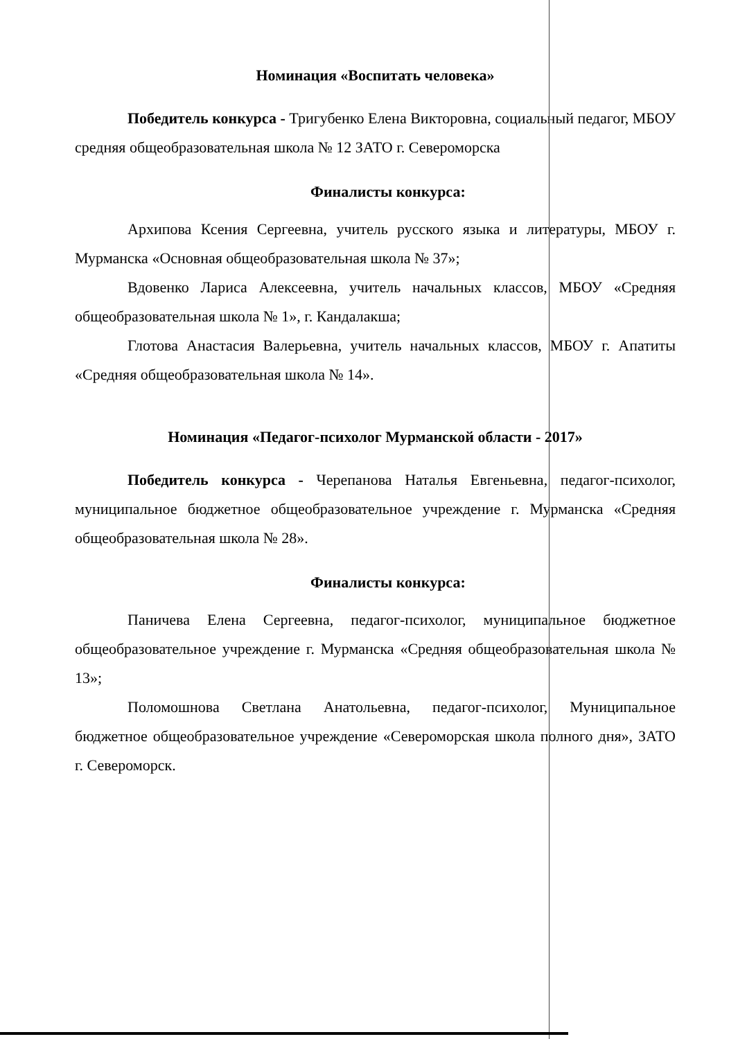Номинация «Воспитать человека»
Победитель конкурса - Тригубенко Елена Викторовна, социальный педагог, МБОУ средняя общеобразовательная школа № 12 ЗАТО г. Североморска
Финалисты конкурса:
Архипова Ксения Сергеевна, учитель русского языка и литературы, МБОУ г. Мурманска «Основная общеобразовательная школа № 37»;
Вдовенко Лариса Алексеевна, учитель начальных классов, МБОУ «Средняя общеобразовательная школа № 1», г. Кандалакша;
Глотова Анастасия Валерьевна, учитель начальных классов, МБОУ г. Апатиты «Средняя общеобразовательная школа № 14».
Номинация «Педагог-психолог Мурманской области - 2017»
Победитель конкурса - Черепанова Наталья Евгеньевна, педагог-психолог, муниципальное бюджетное общеобразовательное учреждение г. Мурманска «Средняя общеобразовательная школа № 28».
Финалисты конкурса:
Паничева Елена Сергеевна, педагог-психолог, муниципальное бюджетное общеобразовательное учреждение г. Мурманска «Средняя общеобразовательная школа № 13»;
Поломошнова Светлана Анатольевна, педагог-психолог, Муниципальное бюджетное общеобразовательное учреждение «Североморская школа полного дня», ЗАТО г. Североморск.